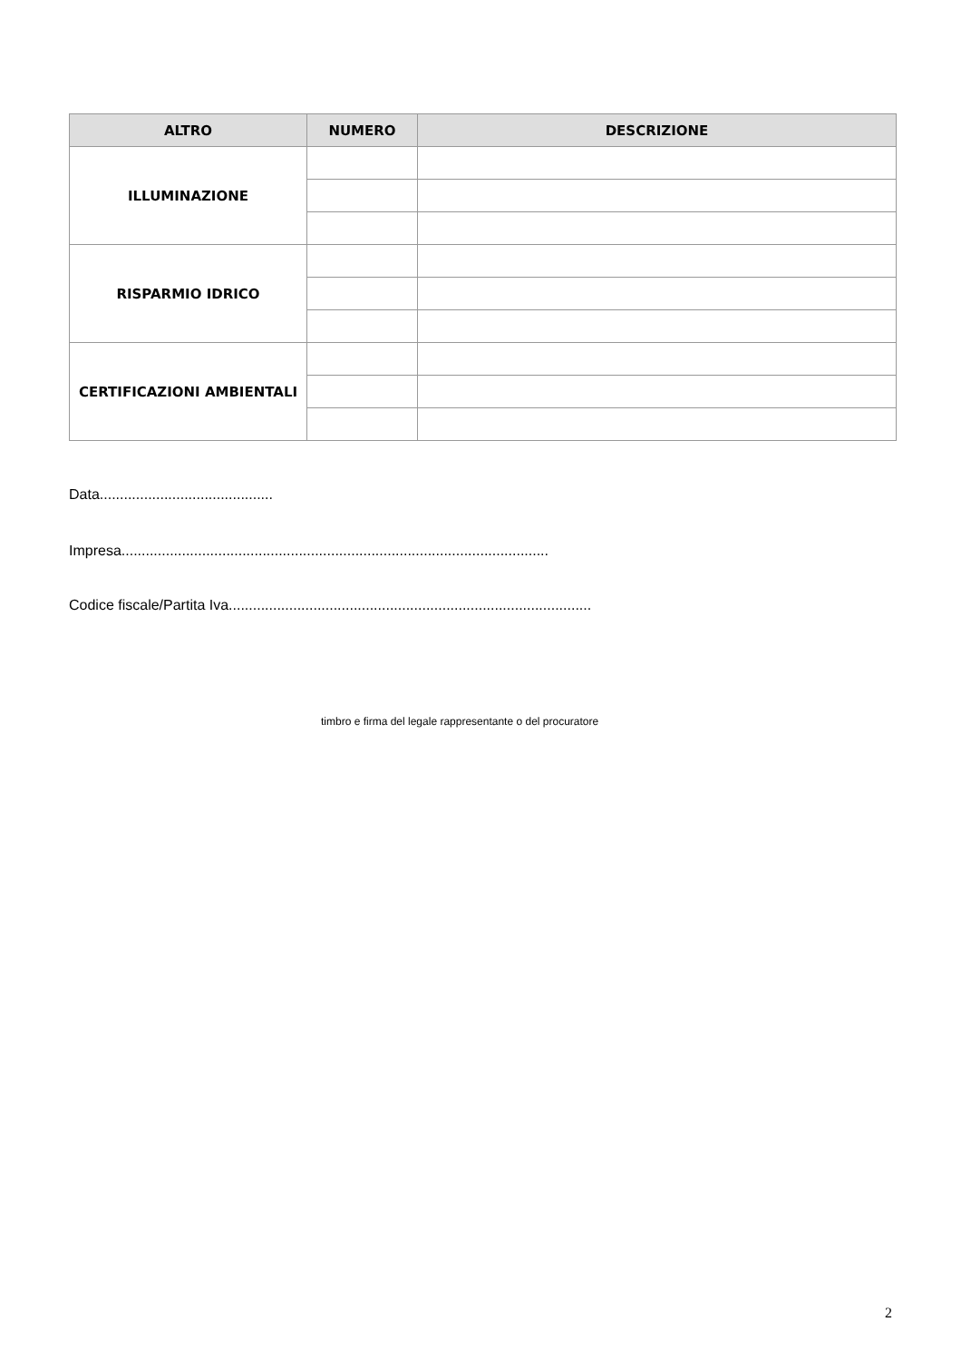| ALTRO | NUMERO | DESCRIZIONE |
| --- | --- | --- |
| ILLUMINAZIONE | | |
| RISPARMIO IDRICO | | |
| CERTIFICAZIONI AMBIENTALI | | |
Data...........................................
Impresa..........................................................................................................
Codice fiscale/Partita Iva..........................................................................................
timbro e firma del legale rappresentante o del procuratore
2